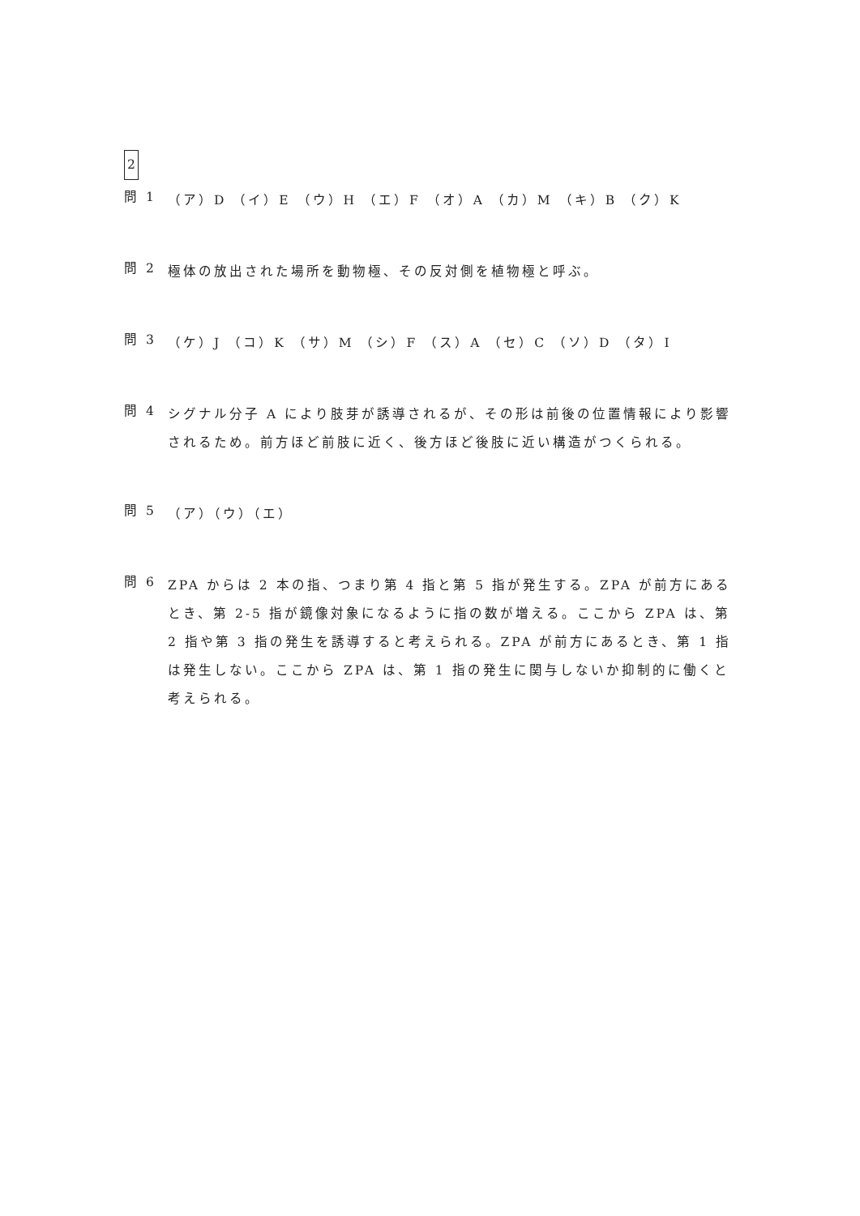2
問 1
（ア）D （イ）E （ウ）H （エ）F （オ）A （カ）M （キ）B （ク）K
問 2
極体の放出された場所を動物極、その反対側を植物極と呼ぶ。
問 3
（ケ）J （コ）K （サ）M （シ）F （ス）A （セ）C （ソ）D （タ）I
問 4
シグナル分子 A により肢芽が誘導されるが、その形は前後の位置情報により影響されるため。前方ほど前肢に近く、後方ほど後肢に近い構造がつくられる。
問 5
（ア）（ウ）（エ）
問 6
ZPA からは 2 本の指、つまり第 4 指と第 5 指が発生する。ZPA が前方にあるとき、第 2-5 指が鏡像対象になるように指の数が増える。ここから ZPA は、第 2 指や第 3 指の発生を誘導すると考えられる。ZPA が前方にあるとき、第 1 指は発生しない。ここから ZPA は、第 1 指の発生に関与しないか抑制的に働くと考えられる。